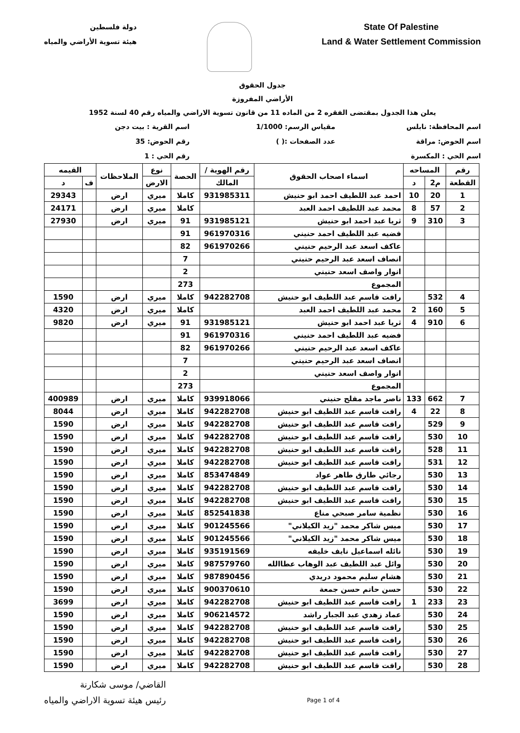دولة فلسطين
هيئة تسوية الأراضي والمياه
State Of Palestine
Land & Water Settlement Commission
جدول الحقوق
الأراضي المفروزة
يعلن هذا الجدول بمقتضى الفقره 2 من الماده 11 من قانون تسوية الاراضي والمياه رقم 40 لسنة 1952
اسم المحافظة: نابلس
مقياس الرسم: 1/1000
اسم القرية : بيت دجن
اسم الحوض: مراقة
عدد الصفحات :( )
رقم الحوض: 35
اسم الحي : المكسرة
رقم الحي : 1
| رقم | المساحه | | اسماء اصحاب الحقوق | رقم الهوية / | الحصة | نوع | الملاحظات | القيمه | |
| --- | --- | --- | --- | --- | --- | --- | --- | --- | --- |
| القطعة | م2 | د | | المالك | | الارض | | ف | د |
| 1 | 20 | 10 | احمد عبد اللطيف احمد ابو حنيش | 931985311 | كاملا | ميري | ارض | | 29343 |
| 2 | 57 | 8 | محمد عبد اللطيف احمد العبد | | كاملا | ميري | ارض | | 24171 |
| 3 | 310 | 9 | ثريا عبد احمد ابو حنيش | 931985121 | 91 | ميري | ارض | | 27930 |
| | | | فضيه عبد اللطيف احمد حنيني | 961970316 | 91 | | | | |
| | | | عاكف اسعد عبد الرحيم حنيني | 961970266 | 82 | | | | |
| | | | انصاف اسعد عبد الرحيم حنيني | | 7 | | | | |
| | | | انوار واصف اسعد حنيني | | 2 | | | | |
| | | | المجموع | | 273 | | | | |
| 4 | 532 | | رافت قاسم عبد اللطيف ابو حنيش | 942282708 | كاملا | ميري | ارض | | 1590 |
| 5 | 160 | 2 | محمد عبد اللطيف احمد العبد | | كاملا | ميري | ارض | | 4320 |
| 6 | 910 | 4 | ثريا عبد احمد ابو حنيش | 931985121 | 91 | ميري | ارض | | 9820 |
| | | | فضيه عبد اللطيف احمد حنيني | 961970316 | 91 | | | | |
| | | | عاكف اسعد عبد الرحيم حنيني | 961970266 | 82 | | | | |
| | | | انصاف اسعد عبد الرحيم حنيني | | 7 | | | | |
| | | | انوار واصف اسعد حنيني | | 2 | | | | |
| | | | المجموع | | 273 | | | | |
| 7 | 662 | 133 | ناصر ماجد مفلح حنيني | 939918066 | كاملا | ميري | ارض | | 400989 |
| 8 | 22 | 4 | رافت قاسم عبد اللطيف ابو حنيش | 942282708 | كاملا | ميري | ارض | | 8044 |
| 9 | 529 | | رافت قاسم عبد اللطيف ابو حنيش | 942282708 | كاملا | ميري | ارض | | 1590 |
| 10 | 530 | | رافت قاسم عبد اللطيف ابو حنيش | 942282708 | كاملا | ميري | ارض | | 1590 |
| 11 | 528 | | رافت قاسم عبد اللطيف ابو حنيش | 942282708 | كاملا | ميري | ارض | | 1590 |
| 12 | 531 | | رافت قاسم عبد اللطيف ابو حنيش | 942282708 | كاملا | ميري | ارض | | 1590 |
| 13 | 530 | | رجائي طارق طاهر عواد | 853474849 | كاملا | ميري | ارض | | 1590 |
| 14 | 530 | | رافت قاسم عبد اللطيف ابو حنيش | 942282708 | كاملا | ميري | ارض | | 1590 |
| 15 | 530 | | رافت قاسم عبد اللطيف ابو حنيش | 942282708 | كاملا | ميري | ارض | | 1590 |
| 16 | 530 | | نظمية سامر صبحي مناع | 852541838 | كاملا | ميري | ارض | | 1590 |
| 17 | 530 | | ميس شاكر محمد "زيد الكيلاني" | 901245566 | كاملا | ميري | ارض | | 1590 |
| 18 | 530 | | ميس شاكر محمد "زيد الكيلاني" | 901245566 | كاملا | ميري | ارض | | 1590 |
| 19 | 530 | | نائله اسماعيل نايف خليفه | 935191569 | كاملا | ميري | ارض | | 1590 |
| 20 | 530 | | وائل عبد اللطيف عبد الوهاب عطاالله | 987579760 | كاملا | ميري | ارض | | 1590 |
| 21 | 530 | | هشام سليم محمود دريدي | 987890456 | كاملا | ميري | ارض | | 1590 |
| 22 | 530 | | حسن حاتم حسن جمعة | 900370610 | كاملا | ميري | ارض | | 1590 |
| 23 | 233 | 1 | رافت قاسم عبد اللطيف ابو حنيش | 942282708 | كاملا | ميري | ارض | | 3699 |
| 24 | 530 | | عماد زهدي عبد الجبار راشد | 906214572 | كاملا | ميري | ارض | | 1590 |
| 25 | 530 | | رافت قاسم عبد اللطيف ابو حنيش | 942282708 | كاملا | ميري | ارض | | 1590 |
| 26 | 530 | | رافت قاسم عبد اللطيف ابو حنيش | 942282708 | كاملا | ميري | ارض | | 1590 |
| 27 | 530 | | رافت قاسم عبد اللطيف ابو حنيش | 942282708 | كاملا | ميري | ارض | | 1590 |
| 28 | 530 | | رافت قاسم عبد اللطيف ابو حنيش | 942282708 | كاملا | ميري | ارض | | 1590 |
Page 1 of 4
القاضي/ موسى شكارنة
رئيس هيئة تسوية الاراضي والمياه